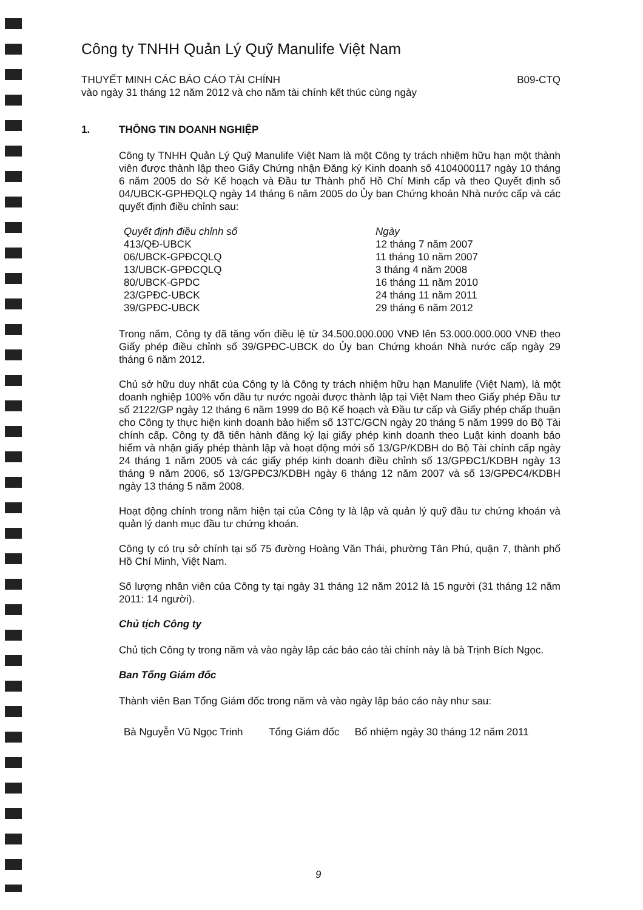Công ty TNHH Quản Lý Quỹ Manulife Việt Nam
THUYẾT MINH CÁC BÁO CÁO TÀI CHÍNH
vào ngày 31 tháng 12 năm 2012 và cho năm tài chính kết thúc cùng ngày
B09-CTQ
1. THÔNG TIN DOANH NGHIỆP
Công ty TNHH Quản Lý Quỹ Manulife Việt Nam là một Công ty trách nhiệm hữu hạn một thành viên được thành lập theo Giấy Chứng nhận Đăng ký Kinh doanh số 4104000117 ngày 10 tháng 6 năm 2005 do Sở Kế hoạch và Đầu tư Thành phố Hồ Chí Minh cấp và theo Quyết định số 04/UBCK-GPHĐQLQ ngày 14 tháng 6 năm 2005 do Ủy ban Chứng khoán Nhà nước cấp và các quyết định điều chỉnh sau:
| Quyết định điều chỉnh số | Ngày |
| --- | --- |
| 413/QĐ-UBCK | 12 tháng 7 năm 2007 |
| 06/UBCK-GPĐCQLQ | 11 tháng 10 năm 2007 |
| 13/UBCK-GPĐCQLQ | 3 tháng 4 năm 2008 |
| 80/UBCK-GPDC | 16 tháng 11 năm 2010 |
| 23/GPĐC-UBCK | 24 tháng 11 năm 2011 |
| 39/GPĐC-UBCK | 29 tháng 6 năm 2012 |
Trong năm, Công ty đã tăng vốn điều lệ từ 34.500.000.000 VNĐ lên 53.000.000.000 VNĐ theo Giấy phép điều chỉnh số 39/GPĐC-UBCK do Ủy ban Chứng khoán Nhà nước cấp ngày 29 tháng 6 năm 2012.
Chủ sở hữu duy nhất của Công ty là Công ty trách nhiệm hữu hạn Manulife (Việt Nam), là một doanh nghiệp 100% vốn đầu tư nước ngoài được thành lập tại Việt Nam theo Giấy phép Đầu tư số 2122/GP ngày 12 tháng 6 năm 1999 do Bộ Kế hoạch và Đầu tư cấp và Giấy phép chấp thuận cho Công ty thực hiện kinh doanh bảo hiểm số 13TC/GCN ngày 20 tháng 5 năm 1999 do Bộ Tài chính cấp. Công ty đã tiến hành đăng ký lại giấy phép kinh doanh theo Luật kinh doanh bảo hiểm và nhận giấy phép thành lập và hoạt động mới số 13/GP/KDBH do Bộ Tài chính cấp ngày 24 tháng 1 năm 2005 và các giấy phép kinh doanh điều chỉnh số 13/GPĐC1/KDBH ngày 13 tháng 9 năm 2006, số 13/GPĐC3/KDBH ngày 6 tháng 12 năm 2007 và số 13/GPĐC4/KDBH ngày 13 tháng 5 năm 2008.
Hoạt động chính trong năm hiện tại của Công ty là lập và quản lý quỹ đầu tư chứng khoán và quản lý danh mục đầu tư chứng khoán.
Công ty có trụ sở chính tại số 75 đường Hoàng Văn Thái, phường Tân Phú, quận 7, thành phố Hồ Chí Minh, Việt Nam.
Số lượng nhân viên của Công ty tại ngày 31 tháng 12 năm 2012 là 15 người (31 tháng 12 năm 2011: 14 người).
Chủ tịch Công ty
Chủ tịch Công ty trong năm và vào ngày lập các báo cáo tài chính này là bà Trịnh Bích Ngọc.
Ban Tổng Giám đốc
Thành viên Ban Tổng Giám đốc trong năm và vào ngày lập báo cáo này như sau:
| Bà Nguyễn Vũ Ngọc Trinh | Tổng Giám đốc | Bổ nhiệm ngày 30 tháng 12 năm 2011 |
9